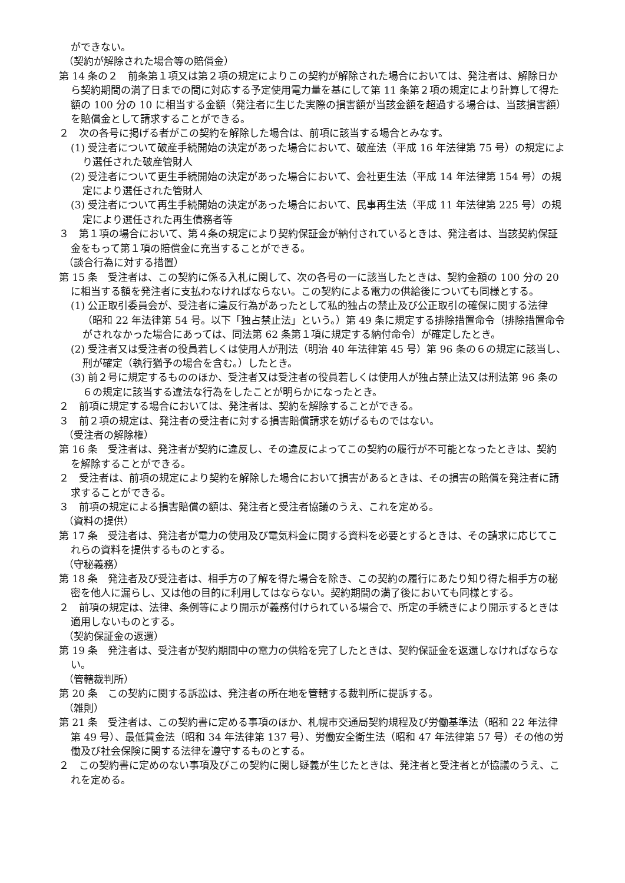ができない。
（契約が解除された場合等の賠償金）
第 14 条の２　前条第１項又は第２項の規定によりこの契約が解除された場合においては、発注者は、解除日から契約期間の満了日までの間に対応する予定使用電力量を基にして第 11 条第２項の規定により計算して得た額の 100 分の 10 に相当する金額（発注者に生じた実際の損害額が当該金額を超過する場合は、当該損害額）を賠償金として請求することができる。
２　次の各号に掲げる者がこの契約を解除した場合は、前項に該当する場合とみなす。
(1) 受注者について破産手続開始の決定があった場合において、破産法（平成 16 年法律第 75 号）の規定により選任された破産管財人
(2) 受注者について更生手続開始の決定があった場合において、会社更生法（平成 14 年法律第 154 号）の規定により選任された管財人
(3) 受注者について再生手続開始の決定があった場合において、民事再生法（平成 11 年法律第 225 号）の規定により選任された再生債務者等
３　第１項の場合において、第４条の規定により契約保証金が納付されているときは、発注者は、当該契約保証金をもって第１項の賠償金に充当することができる。
（談合行為に対する措置）
第 15 条　受注者は、この契約に係る入札に関して、次の各号の一に該当したときは、契約金額の 100 分の 20 に相当する額を発注者に支払わなければならない。この契約による電力の供給後についても同様とする。
(1) 公正取引委員会が、受注者に違反行為があったとして私的独占の禁止及び公正取引の確保に関する法律（昭和 22 年法律第 54 号。以下「独占禁止法」という。）第 49 条に規定する排除措置命令（排除措置命令がされなかった場合にあっては、同法第 62 条第１項に規定する納付命令）が確定したとき。
(2) 受注者又は受注者の役員若しくは使用人が刑法（明治 40 年法律第 45 号）第 96 条の６の規定に該当し、刑が確定（執行猶予の場合を含む。）したとき。
(3) 前２号に規定するもののほか、受注者又は受注者の役員若しくは使用人が独占禁止法又は刑法第 96 条の６の規定に該当する違法な行為をしたことが明らかになったとき。
２　前項に規定する場合においては、発注者は、契約を解除することができる。
３　前２項の規定は、発注者の受注者に対する損害賠償請求を妨げるものではない。
（受注者の解除権）
第 16 条　受注者は、発注者が契約に違反し、その違反によってこの契約の履行が不可能となったときは、契約を解除することができる。
２　受注者は、前項の規定により契約を解除した場合において損害があるときは、その損害の賠償を発注者に請求することができる。
３　前項の規定による損害賠償の額は、発注者と受注者協議のうえ、これを定める。
（資料の提供）
第 17 条　受注者は、発注者が電力の使用及び電気料金に関する資料を必要とするときは、その請求に応じてこれらの資料を提供するものとする。
（守秘義務）
第 18 条　発注者及び受注者は、相手方の了解を得た場合を除き、この契約の履行にあたり知り得た相手方の秘密を他人に漏らし、又は他の目的に利用してはならない。契約期間の満了後においても同様とする。
２　前項の規定は、法律、条例等により開示が義務付けられている場合で、所定の手続きにより開示するときは適用しないものとする。
（契約保証金の返還）
第 19 条　発注者は、受注者が契約期間中の電力の供給を完了したときは、契約保証金を返還しなければならない。
（管轄裁判所）
第 20 条　この契約に関する訴訟は、発注者の所在地を管轄する裁判所に提訴する。
（雑則）
第 21 条　受注者は、この契約書に定める事項のほか、札幌市交通局契約規程及び労働基準法（昭和 22 年法律第 49 号）、最低賃金法（昭和 34 年法律第 137 号）、労働安全衛生法（昭和 47 年法律第 57 号）その他の労働及び社会保険に関する法律を遵守するものとする。
２　この契約書に定めのない事項及びこの契約に関し疑義が生じたときは、発注者と受注者とが協議のうえ、これを定める。